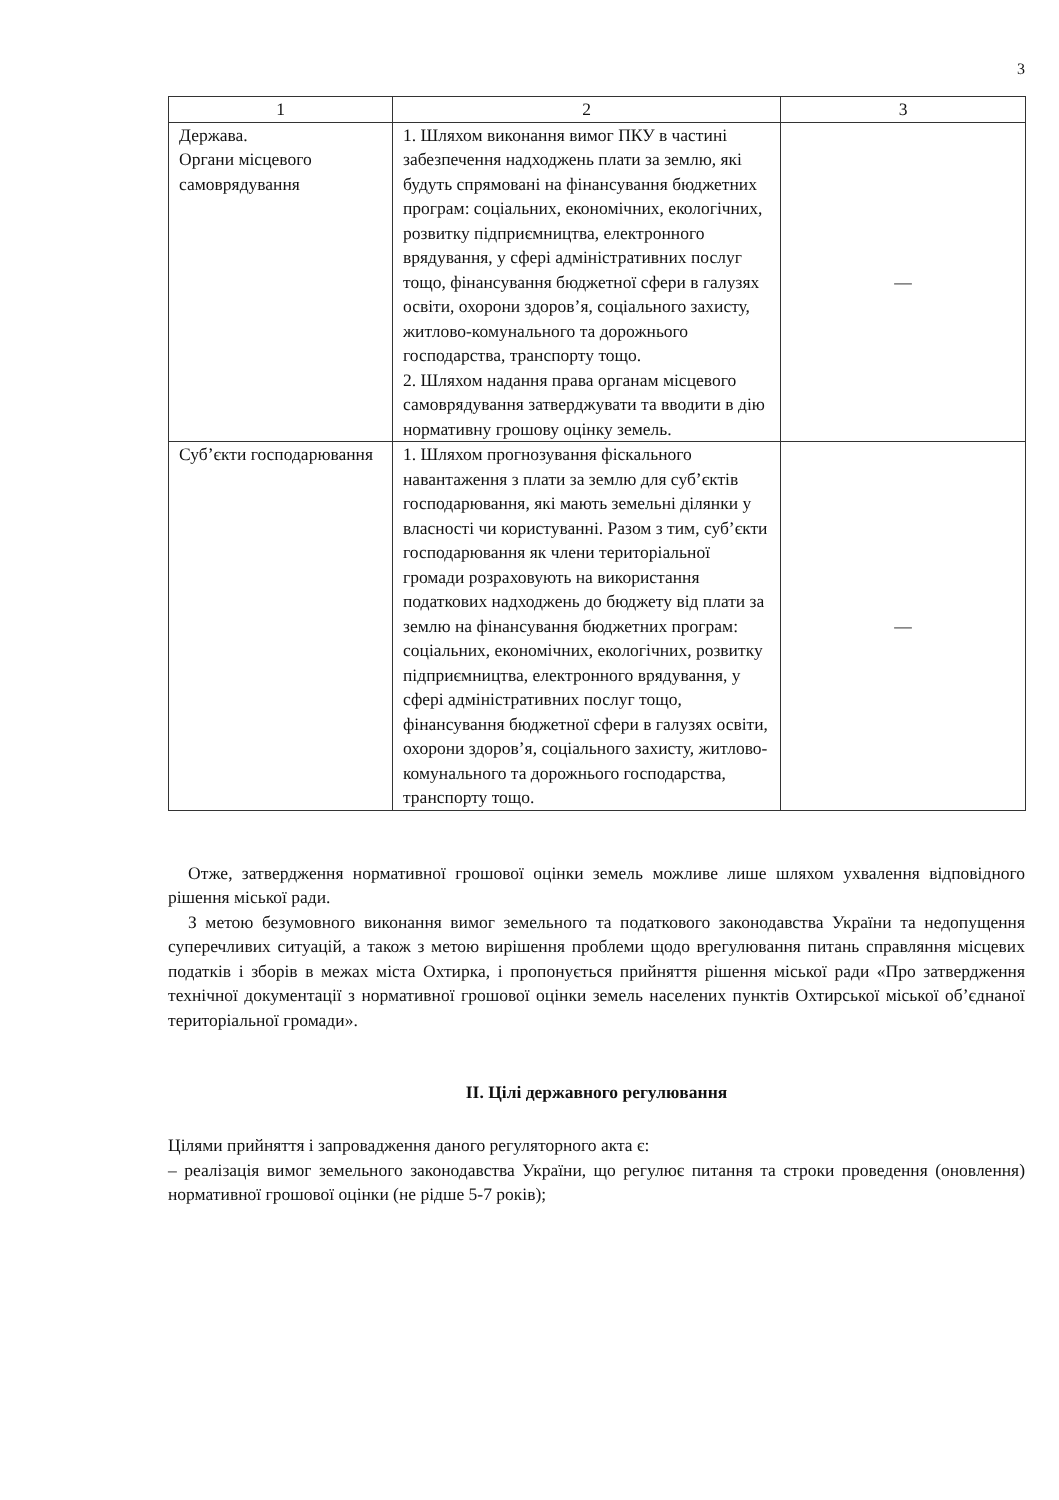3
| 1 | 2 | 3 |
| --- | --- | --- |
| Держава. Органи місцевого самоврядування | 1. Шляхом виконання вимог ПКУ в частині забезпечення надходжень плати за землю, які будуть спрямовані на фінансування бюджетних програм: соціальних, економічних, екологічних, розвитку підприємництва, електронного врядування, у сфері адміністративних послуг тощо, фінансування бюджетної сфери в галузях освіти, охорони здоров’я, соціального захисту, житлово-комунального та дорожнього господарства, транспорту тощо. 2. Шляхом надання права органам місцевого самоврядування затверджувати та вводити в дію нормативну грошову оцінку земель. | — |
| Суб’єкти господарювання | 1. Шляхом прогнозування фіскального навантаження з плати за землю для суб’єктів господарювання, які мають земельні ділянки у власності чи користуванні. Разом з тим, суб’єкти господарювання як члени територіальної громади розраховують на використання податкових надходжень до бюджету від плати за землю на фінансування бюджетних програм: соціальних, економічних, екологічних, розвитку підприємництва, електронного врядування, у сфері адміністративних послуг тощо, фінансування бюджетної сфери в галузях освіти, охорони здоров’я, соціального захисту, житлово-комунального та дорожнього господарства, транспорту тощо. | — |
Отже, затвердження нормативної грошової оцінки земель можливе лише шляхом ухвалення відповідного рішення міської ради.
З метою безумовного виконання вимог земельного та податкового законодавства України та недопущення суперечливих ситуацій, а також з метою вирішення проблеми щодо врегулювання питань справляння місцевих податків і зборів в межах міста Охтирка, і пропонується прийняття рішення міської ради «Про затвердження технічної документації з нормативної грошової оцінки земель населених пунктів Охтирської міської об’єднаної територіальної громади».
ІІ. Цілі державного регулювання
Цілями прийняття і запровадження даного регуляторного акта є:
– реалізація вимог земельного законодавства України, що регулює питання та строки проведення (оновлення) нормативної грошової оцінки (не рідше 5-7 років);